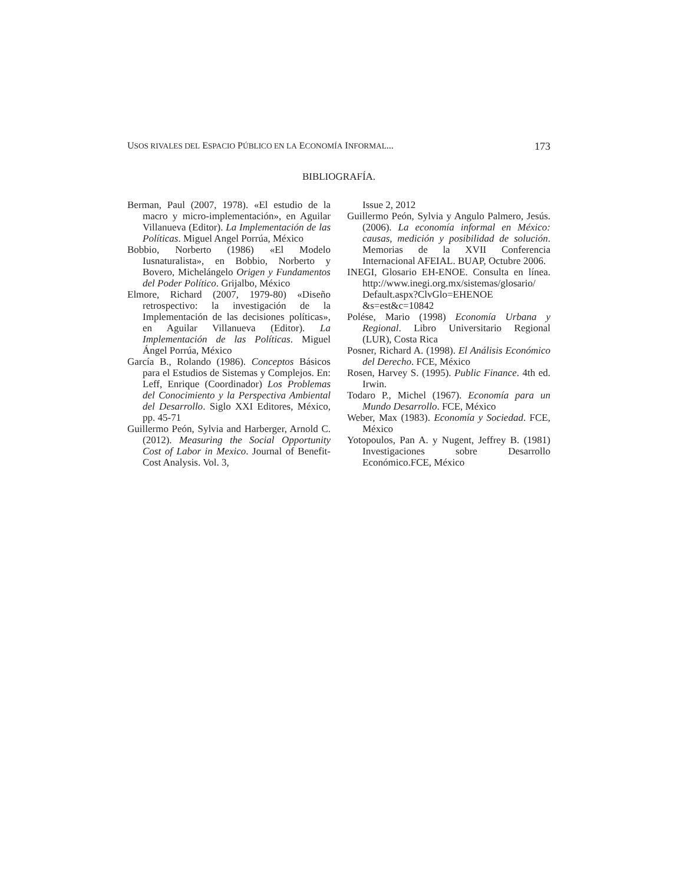USOS RIVALES DEL ESPACIO PÚBLICO EN LA ECONOMÍA INFORMAL... 173
BIBLIOGRAFÍA.
Berman, Paul (2007, 1978). «El estudio de la macro y micro-implementación», en Aguilar Villanueva (Editor). La Implementación de las Políticas. Miguel Angel Porrúa, México
Bobbio, Norberto (1986) «El Modelo Iusnaturalista», en Bobbio, Norberto y Bovero, Michelángelo Origen y Fundamentos del Poder Político. Grijalbo, México
Elmore, Richard (2007, 1979-80) «Diseño retrospectivo: la investigación de la Implementación de las decisiones políticas», en Aguilar Villanueva (Editor). La Implementación de las Políticas. Miguel Ángel Porrúa, México
García B., Rolando (1986). Conceptos Básicos para el Estudios de Sistemas y Complejos. En: Leff, Enrique (Coordinador) Los Problemas del Conocimiento y la Perspectiva Ambiental del Desarrollo. Siglo XXI Editores, México, pp. 45-71
Guillermo Peón, Sylvia and Harberger, Arnold C. (2012). Measuring the Social Opportunity Cost of Labor in Mexico. Journal of Benefit-Cost Analysis. Vol. 3,
Issue 2, 2012
Guillermo Peón, Sylvia y Angulo Palmero, Jesús. (2006). La economía informal en México: causas, medición y posibilidad de solución. Memorias de la XVII Conferencia Internacional AFEIAL. BUAP, Octubre 2006.
INEGI, Glosario EH-ENOE. Consulta en línea. http://www.inegi.org.mx/sistemas/glosario/ Default.aspx?ClvGlo=EHENOE &s=est&c=10842
Polése, Mario (1998) Economía Urbana y Regional. Libro Universitario Regional (LUR), Costa Rica
Posner, Richard A. (1998). El Análisis Económico del Derecho. FCE, México
Rosen, Harvey S. (1995). Public Finance. 4th ed. Irwin.
Todaro P., Michel (1967). Economía para un Mundo Desarrollo. FCE, México
Weber, Max (1983). Economía y Sociedad. FCE, México
Yotopoulos, Pan A. y Nugent, Jeffrey B. (1981) Investigaciones sobre Desarrollo Económico.FCE, México